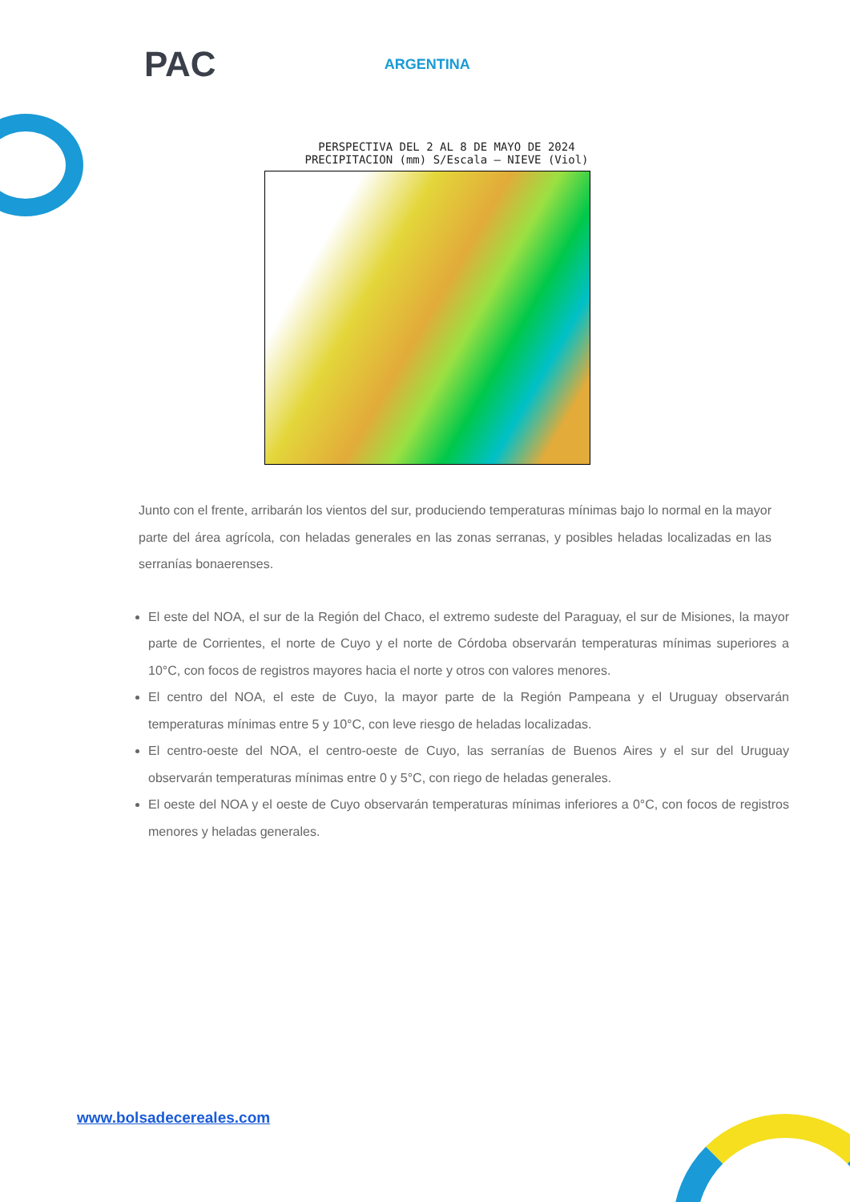PAC ARGENTINA
PERSPECTIVA DEL 2 AL 8 DE MAYO DE 2024
PRECIPITACION (mm) S/Escala – NIEVE (Viol)
Junto con el frente, arribarán los vientos del sur, produciendo temperaturas mínimas bajo lo normal en la mayor parte del área agrícola, con heladas generales en las zonas serranas, y posibles heladas localizadas en las serranías bonaerenses.
El este del NOA, el sur de la Región del Chaco, el extremo sudeste del Paraguay, el sur de Misiones, la mayor parte de Corrientes, el norte de Cuyo y el norte de Córdoba observarán temperaturas mínimas superiores a 10°C, con focos de registros mayores hacia el norte y otros con valores menores.
El centro del NOA, el este de Cuyo, la mayor parte de la Región Pampeana y el Uruguay observarán temperaturas mínimas entre 5 y 10°C, con leve riesgo de heladas localizadas.
El centro-oeste del NOA, el centro-oeste de Cuyo, las serranías de Buenos Aires y el sur del Uruguay observarán temperaturas mínimas entre 0 y 5°C, con riego de heladas generales.
El oeste del NOA y el oeste de Cuyo observarán temperaturas mínimas inferiores a 0°C, con focos de registros menores y heladas generales.
www.bolsadecereales.com